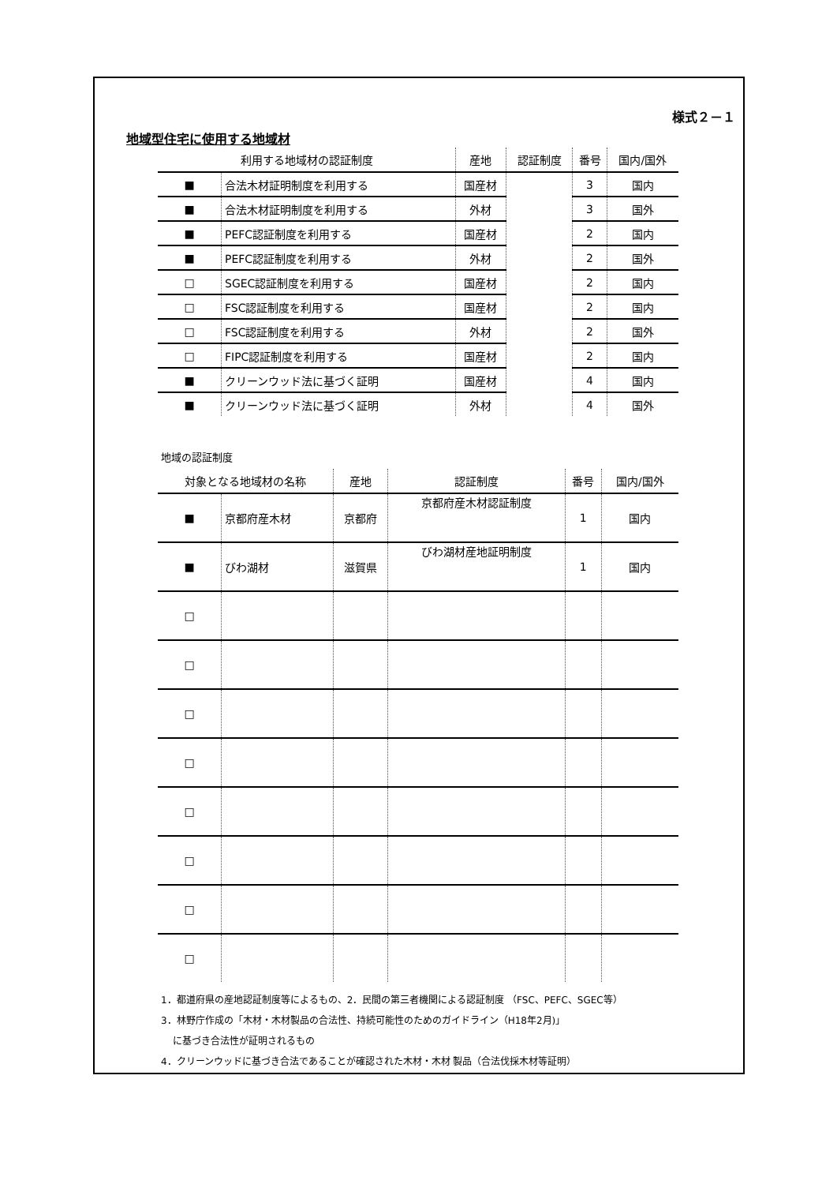様式２－１
地域型住宅に使用する地域材
| 利用する地域材の認証制度 | | 産地 | 認証制度 | 番号 | 国内/国外 |
| --- | --- | --- | --- | --- | --- |
| ■ | 合法木材証明制度を利用する | 国産材 | | 3 | 国内 |
| ■ | 合法木材証明制度を利用する | 外材 | | 3 | 国外 |
| ■ | PEFC認証制度を利用する | 国産材 | | 2 | 国内 |
| ■ | PEFC認証制度を利用する | 外材 | | 2 | 国外 |
| □ | SGEC認証制度を利用する | 国産材 | | 2 | 国内 |
| □ | FSC認証制度を利用する | 国産材 | | 2 | 国内 |
| □ | FSC認証制度を利用する | 外材 | | 2 | 国外 |
| □ | FIPC認証制度を利用する | 国産材 | | 2 | 国内 |
| ■ | クリーンウッド法に基づく証明 | 国産材 | | 4 | 国内 |
| ■ | クリーンウッド法に基づく証明 | 外材 | | 4 | 国外 |
地域の認証制度
| 対象となる地域材の名称 | | 産地 | 認証制度 | 番号 | 国内/国外 |
| --- | --- | --- | --- | --- | --- |
| ■ | 京都府産木材 | 京都府 | 京都府産木材認証制度 | 1 | 国内 |
| ■ | びわ湖材 | 滋賀県 | びわ湖材産地証明制度 | 1 | 国内 |
| □ | | | | | |
| □ | | | | | |
| □ | | | | | |
| □ | | | | | |
| □ | | | | | |
| □ | | | | | |
| □ | | | | | |
| □ | | | | | |
1．都道府県の産地認証制度等によるもの、2．民間の第三者機関による認証制度 （FSC、PEFC、SGEC等）
3．林野庁作成の「木材・木材製品の合法性、持続可能性のためのガイドライン（H18年2月)」
に基づき合法性が証明されるもの
4．クリーンウッドに基づき合法であることが確認された木材・木材 製品（合法伐採木材等証明）